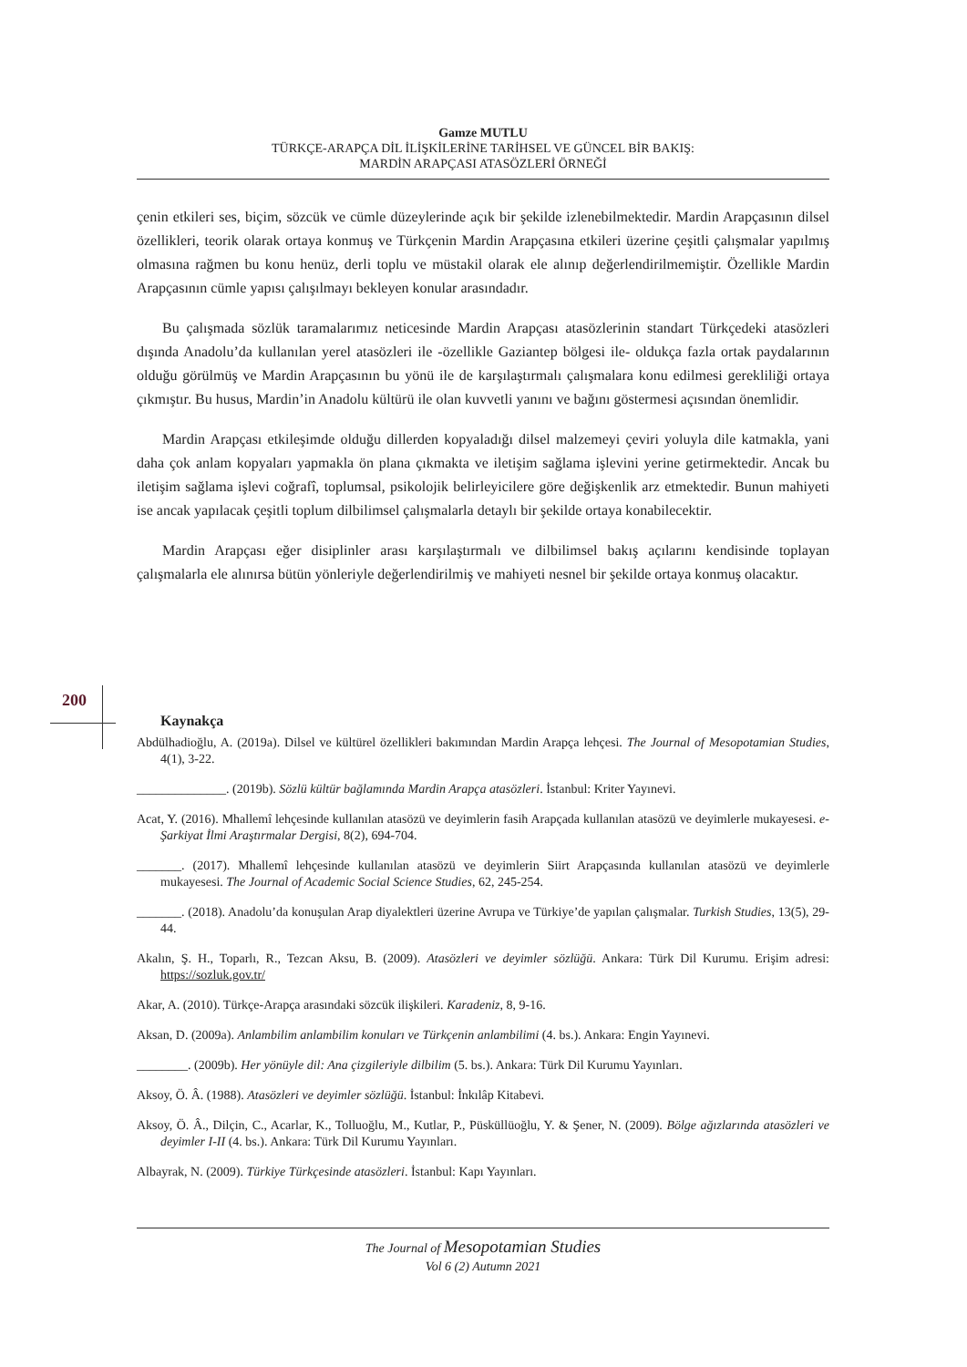Gamze MUTLU
TÜRKÇE-ARAPÇA DİL İLİŞKİLERİNE TARİHSEL VE GÜNCEL BİR BAKIŞ:
MARDİN ARAPÇASI ATASÖZLERİ ÖRNEĞİ
çenin etkileri ses, biçim, sözcük ve cümle düzeylerinde açık bir şekilde izlenebilmektedir. Mardin Arapçasının dilsel özellikleri, teorik olarak ortaya konmuş ve Türkçenin Mardin Arapçasına etkileri üzerine çeşitli çalışmalar yapılmış olmasına rağmen bu konu henüz, derli toplu ve müstakil olarak ele alınıp değerlendirilmemiştir. Özellikle Mardin Arapçasının cümle yapısı çalışılmayı bekleyen konular arasındadır.
Bu çalışmada sözlük taramalarımız neticesinde Mardin Arapçası atasözlerinin standart Türkçedeki atasözleri dışında Anadolu’da kullanılan yerel atasözleri ile -özellikle Gaziantep bölgesi ile- oldukça fazla ortak paydalarının olduğu görülmüş ve Mardin Arapçasının bu yönü ile de karşılaştırmalı çalışmalara konu edilmesi gerekliliği ortaya çıkmıştır. Bu husus, Mardin’in Anadolu kültürü ile olan kuvvetli yanını ve bağını göstermesi açısından önemlidir.
Mardin Arapçası etkileşimde olduğu dillerden kopyaladığı dilsel malzemeyi çeviri yoluyla dile katmakla, yani daha çok anlam kopyaları yapmakla ön plana çıkmakta ve iletişim sağlama işlevini yerine getirmektedir. Ancak bu iletişim sağlama işlevi coğrafî, toplumsal, psikolojik belirleyicilere göre değişkenlik arz etmektedir. Bunun mahiyeti ise ancak yapılacak çeşitli toplum dilbilimsel çalışmalarla detaylı bir şekilde ortaya konabilecektir.
Mardin Arapçası eğer disiplinler arası karşılaştırmalı ve dilbilimsel bakış açılarını kendisinde toplayan çalışmalarla ele alınırsa bütün yönleriyle değerlendirilmiş ve mahiyeti nesnel bir şekilde ortaya konmuş olacaktır.
200
Kaynakça
Abdülhadioğlu, A. (2019a). Dilsel ve kültürel özellikleri bakımından Mardin Arapça lehçesi. The Journal of Mesopotamian Studies, 4(1), 3-22.
______________. (2019b). Sözlü kültür bağlamında Mardin Arapça atasözleri. İstanbul: Kriter Yayınevi.
Acat, Y. (2016). Mhallemî lehçesinde kullanılan atasözü ve deyimlerin fasih Arapçada kullanılan atasözü ve deyimlerle mukayesesi. e-Şarkiyat İlmi Araştırmalar Dergisi, 8(2), 694-704.
_______. (2017). Mhallemî lehçesinde kullanılan atasözü ve deyimlerin Siirt Arapçasında kullanılan atasözü ve deyimlerle mukayesesi. The Journal of Academic Social Science Studies, 62, 245-254.
_______. (2018). Anadolu’da konuşulan Arap diyalektleri üzerine Avrupa ve Türkiye’de yapılan çalışmalar. Turkish Studies, 13(5), 29-44.
Akalın, Ş. H., Toparlı, R., Tezcan Aksu, B. (2009). Atasözleri ve deyimler sözlüğü. Ankara: Türk Dil Kurumu. Erişim adresi: https://sozluk.gov.tr/
Akar, A. (2010). Türkçe-Arapça arasındaki sözcük ilişkileri. Karadeniz, 8, 9-16.
Aksan, D. (2009a). Anlambilim anlambilim konuları ve Türkçenin anlambilimi (4. bs.). Ankara: Engin Yayınevi.
________. (2009b). Her yönüyle dil: Ana çizgileriyle dilbilim (5. bs.). Ankara: Türk Dil Kurumu Yayınları.
Aksoy, Ö. Â. (1988). Atasözleri ve deyimler sözlüğü. İstanbul: İnkılâp Kitabevi.
Aksoy, Ö. Â., Dilçin, C., Acarlar, K., Tolluoğlu, M., Kutlar, P., Püsküllüoğlu, Y. & Şener, N. (2009). Bölge ağızlarında atasözleri ve deyimler I-II (4. bs.). Ankara: Türk Dil Kurumu Yayınları.
Albayrak, N. (2009). Türkiye Türkçesinde atasözleri. İstanbul: Kapı Yayınları.
The Journal of Mesopotamian Studies
Vol 6 (2) Autumn 2021